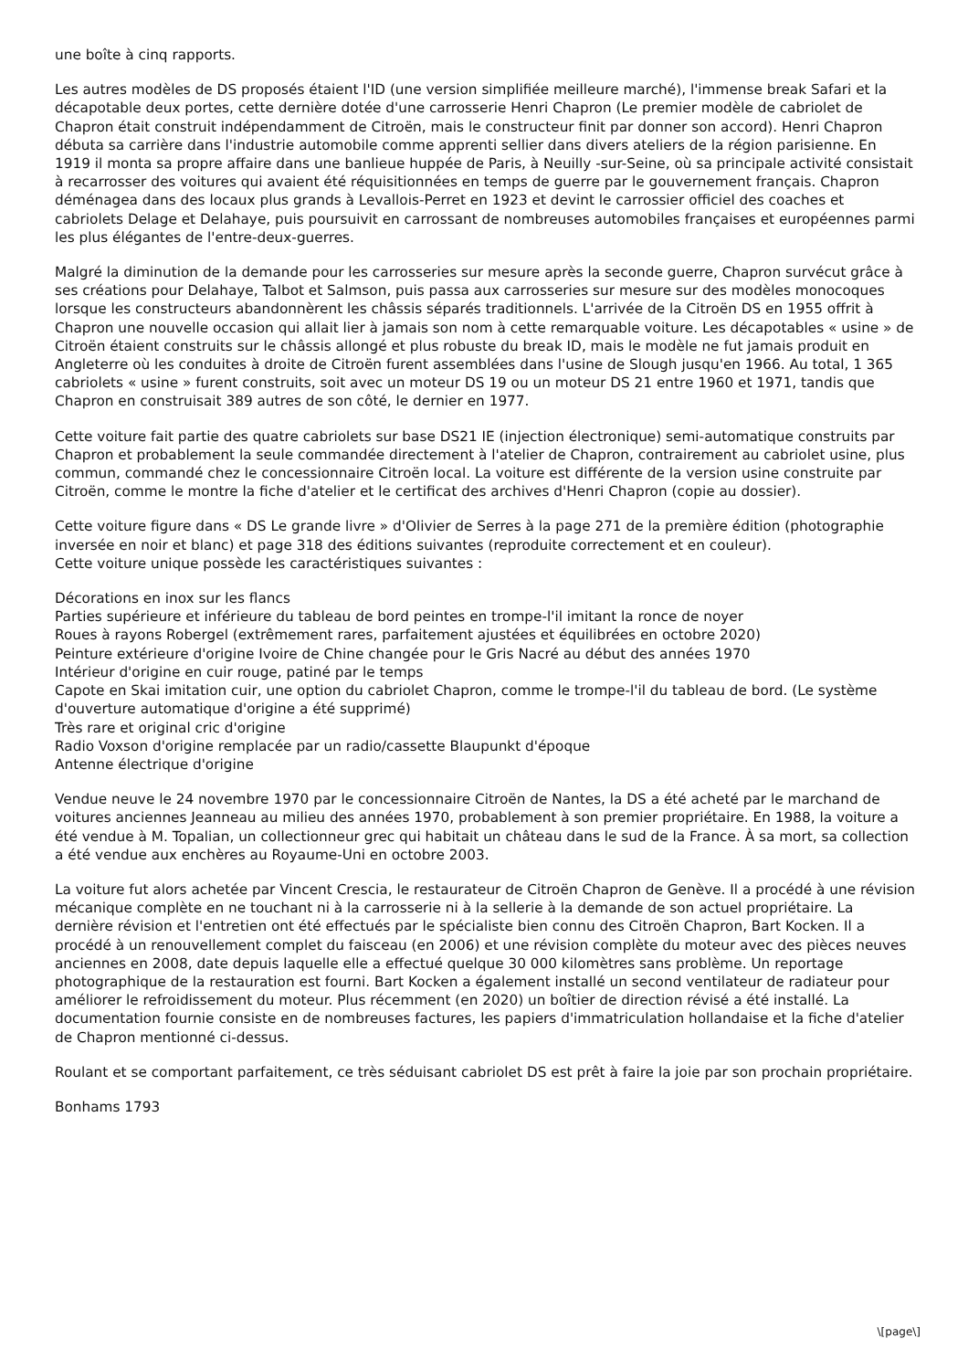une boîte à cinq rapports.
Les autres modèles de DS proposés étaient l'ID (une version simplifiée meilleure marché), l'immense break Safari et la décapotable deux portes, cette dernière dotée d'une carrosserie Henri Chapron (Le premier modèle de cabriolet de Chapron était construit indépendamment de Citroën, mais le constructeur finit par donner son accord). Henri Chapron débuta sa carrière dans l'industrie automobile comme apprenti sellier dans divers ateliers de la région parisienne. En 1919 il monta sa propre affaire dans une banlieue huppée de Paris, à Neuilly -sur-Seine, où sa principale activité consistait à recarrosser des voitures qui avaient été réquisitionnées en temps de guerre par le gouvernement français. Chapron déménagea dans des locaux plus grands à Levallois-Perret en 1923 et devint le carrossier officiel des coaches et cabriolets Delage et Delahaye, puis poursuivit en carrossant de nombreuses automobiles françaises et européennes parmi les plus élégantes de l'entre-deux-guerres.
Malgré la diminution de la demande pour les carrosseries sur mesure après la seconde guerre, Chapron survécut grâce à ses créations pour Delahaye, Talbot et Salmson, puis passa aux carrosseries sur mesure sur des modèles monocoques lorsque les constructeurs abandonnèrent les châssis séparés traditionnels. L'arrivée de la Citroën DS en 1955 offrit à Chapron une nouvelle occasion qui allait lier à jamais son nom à cette remarquable voiture. Les décapotables « usine » de Citroën étaient construits sur le châssis allongé et plus robuste du break ID, mais le modèle ne fut jamais produit en Angleterre où les conduites à droite de Citroën furent assemblées dans l'usine de Slough jusqu'en 1966. Au total, 1 365 cabriolets « usine » furent construits, soit avec un moteur DS 19 ou un moteur DS 21 entre 1960 et 1971, tandis que Chapron en construisait 389 autres de son côté, le dernier en 1977.
Cette voiture fait partie des quatre cabriolets sur base DS21 IE (injection électronique) semi-automatique construits par Chapron et probablement la seule commandée directement à l'atelier de Chapron, contrairement au cabriolet usine, plus commun, commandé chez le concessionnaire Citroën local. La voiture est différente de la version usine construite par Citroën, comme le montre la fiche d'atelier et le certificat des archives d'Henri Chapron (copie au dossier).
Cette voiture figure dans « DS Le grande livre » d'Olivier de Serres à la page 271 de la première édition (photographie inversée en noir et blanc) et page 318 des éditions suivantes (reproduite correctement et en couleur).
Cette voiture unique possède les caractéristiques suivantes :
Décorations en inox sur les flancs
Parties supérieure et inférieure du tableau de bord peintes en trompe-l'il imitant la ronce de noyer
Roues à rayons Robergel (extrêmement rares, parfaitement ajustées et équilibrées en octobre 2020)
Peinture extérieure d'origine Ivoire de Chine changée pour le Gris Nacré au début des années 1970
Intérieur d'origine en cuir rouge, patiné par le temps
Capote en Skai imitation cuir, une option du cabriolet Chapron, comme le trompe-l'il du tableau de bord. (Le système d'ouverture automatique d'origine a été supprimé)
Très rare et original cric d'origine
Radio Voxson d'origine remplacée par un radio/cassette Blaupunkt d'époque
Antenne électrique d'origine
Vendue neuve le 24 novembre 1970 par le concessionnaire Citroën de Nantes, la DS a été acheté par le marchand de voitures anciennes Jeanneau au milieu des années 1970, probablement à son premier propriétaire. En 1988, la voiture a été vendue à M. Topalian, un collectionneur grec qui habitait un château dans le sud de la France. À sa mort, sa collection a été vendue aux enchères au Royaume-Uni en octobre 2003.
La voiture fut alors achetée par Vincent Crescia, le restaurateur de Citroën Chapron de Genève. Il a procédé à une révision mécanique complète en ne touchant ni à la carrosserie ni à la sellerie à la demande de son actuel propriétaire. La dernière révision et l'entretien ont été effectués par le spécialiste bien connu des Citroën Chapron, Bart Kocken. Il a procédé à un renouvellement complet du faisceau (en 2006) et une révision complète du moteur avec des pièces neuves anciennes en 2008, date depuis laquelle elle a effectué quelque 30 000 kilomètres sans problème. Un reportage photographique de la restauration est fourni. Bart Kocken a également installé un second ventilateur de radiateur pour améliorer le refroidissement du moteur. Plus récemment (en 2020) un boîtier de direction révisé a été installé. La documentation fournie consiste en de nombreuses factures, les papiers d'immatriculation hollandaise et la fiche d'atelier de Chapron mentionné ci-dessus.
Roulant et se comportant parfaitement, ce très séduisant cabriolet DS est prêt à faire la joie par son prochain propriétaire.
Bonhams 1793
\[page\]